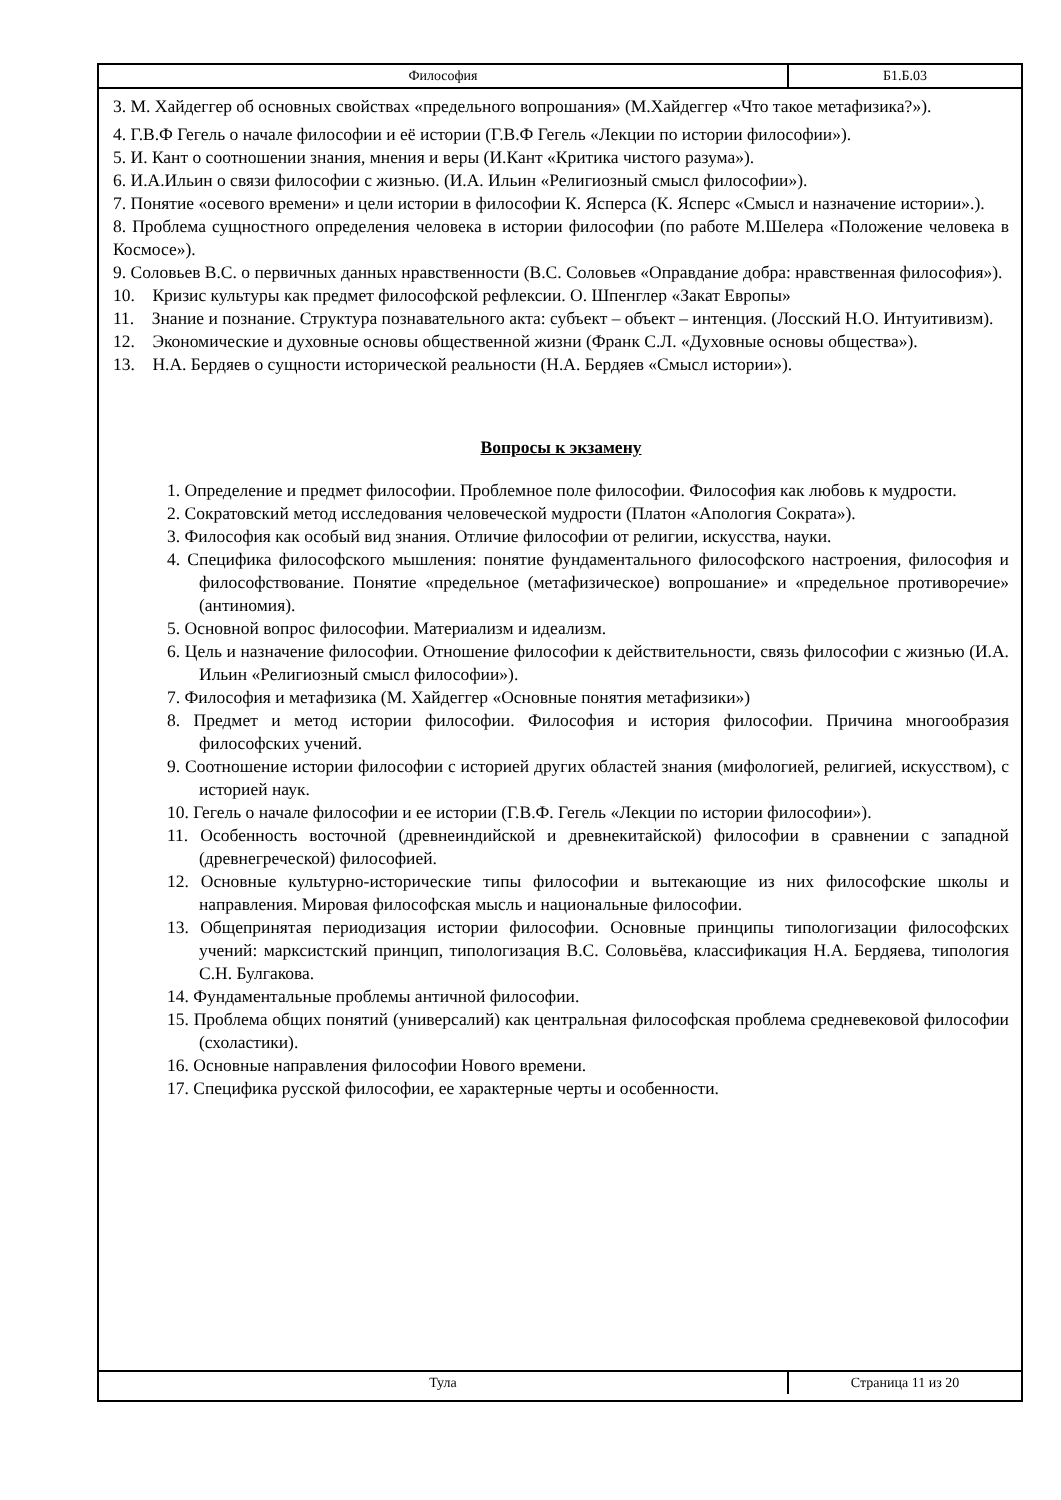Философия Б1.Б.03
3. М. Хайдеггер об основных свойствах «предельного вопрошания» (М.Хайдеггер «Что такое метафизика?»).
4. Г.В.Ф Гегель о начале философии и её истории (Г.В.Ф Гегель «Лекции по истории философии»).
5. И. Кант о соотношении знания, мнения и веры (И.Кант «Критика чистого разума»).
6. И.А.Ильин о связи философии с жизнью. (И.А. Ильин «Религиозный смысл философии»).
7. Понятие «осевого времени» и цели истории в философии К. Ясперса (К. Ясперс «Смысл и назначение истории».).
8. Проблема сущностного определения человека в истории философии (по работе М.Шелера «Положение человека в Космосе»).
9. Соловьев В.С. о первичных данных нравственности (В.С. Соловьев «Оправдание добра: нравственная философия»).
10. Кризис культуры как предмет философской рефлексии. О. Шпенглер «Закат Европы»
11. Знание и познание. Структура познавательного акта: субъект – объект – интенция. (Лосский Н.О. Интуитивизм).
12. Экономические и духовные основы общественной жизни (Франк С.Л. «Духовные основы общества»).
13. Н.А. Бердяев о сущности исторической реальности (Н.А. Бердяев «Смысл истории»).
Вопросы к экзамену
1. Определение и предмет философии. Проблемное поле философии. Философия как любовь к мудрости.
2. Сократовский метод исследования человеческой мудрости (Платон «Апология Сократа»).
3. Философия как особый вид знания. Отличие философии от религии, искусства, науки.
4. Специфика философского мышления: понятие фундаментального философского настроения, философия и философствование. Понятие «предельное (метафизическое) вопрошание» и «предельное противоречие» (антиномия).
5. Основной вопрос философии. Материализм и идеализм.
6. Цель и назначение философии. Отношение философии к действительности, связь философии с жизнью (И.А. Ильин «Религиозный смысл философии»).
7. Философия и метафизика (М. Хайдеггер «Основные понятия метафизики»)
8. Предмет и метод истории философии. Философия и история философии. Причина многообразия философских учений.
9. Соотношение истории философии с историей других областей знания (мифологией, религией, искусством), с историей наук.
10. Гегель о начале философии и ее истории (Г.В.Ф. Гегель «Лекции по истории философии»).
11. Особенность восточной (древнеиндийской и древнекитайской) философии в сравнении с западной (древнегреческой) философией.
12. Основные культурно-исторические типы философии и вытекающие из них философские школы и направления. Мировая философская мысль и национальные философии.
13. Общепринятая периодизация истории философии. Основные принципы типологизации философских учений: марксистский принцип, типологизация В.С. Соловьёва, классификация Н.А. Бердяева, типология С.Н. Булгакова.
14. Фундаментальные проблемы античной философии.
15. Проблема общих понятий (универсалий) как центральная философская проблема средневековой философии (схоластики).
16. Основные направления философии Нового времени.
17. Специфика русской философии, ее характерные черты и особенности.
Тула Страница 11 из 20